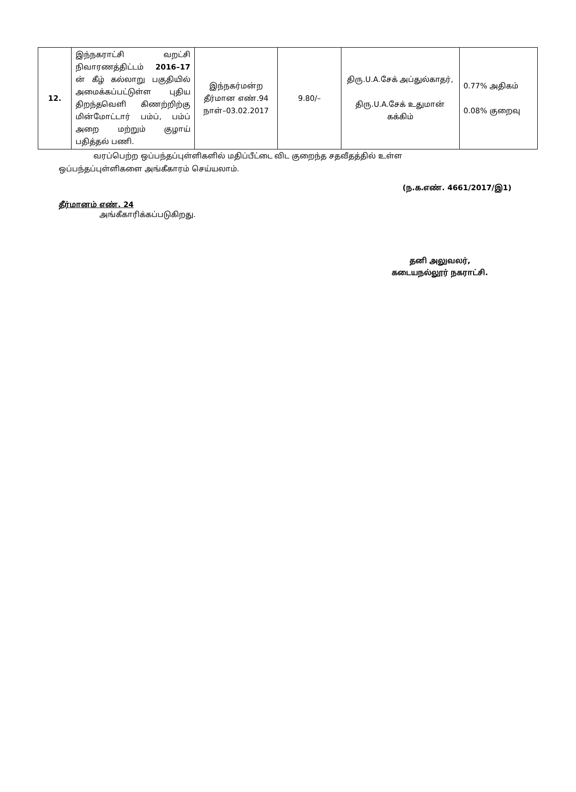| 12. | இந்நகராட்சி வறட்சி நிவாரணத்திட்டம் 2016–17 ன் கீழ் கல்லாறு பகுதியில் அமைக்கப்பட்டுள்ள புதிய திறந்தவெளி கிணற்றிற்கு மின்மோட்டார் பம்ப், பம்ப் அறை மற்றும் குழாய் பதித்தல் பணி. | இந்நகர்மன்ற தீர்மான எண்.94 நாள்–03.02.2017 | 9.80/– | திரு.U.A.சேக் அப்துல்காதர், திரு.U.A.சேக் உதுமான் கக்கிம் | 0.77% அதிகம் 0.08% குறைவு |
வரப்பெற்ற ஒப்பந்தப்புள்ளிகளில் மதிப்பீட்டை விட குறைந்த சதவீதத்தில் உள்ள
ஒப்பந்தப்புள்ளிகளை அங்கீகாரம் செய்யலாம்.
(ந.க.எண். 4661/2017/இ1)
தீர்மானம் எண். 24
அங்கீகாரிக்கப்படுகிறது.
தனி அலுவலர்,
கடையநல்லூர் நகராட்சி.